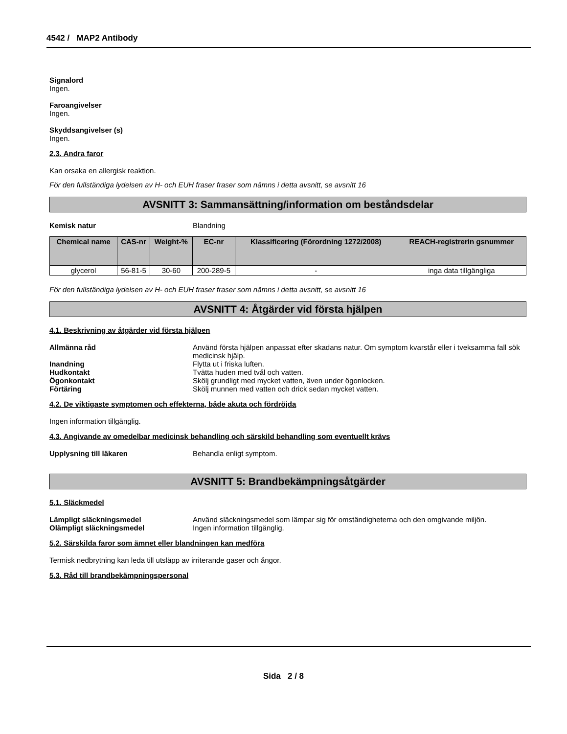4542 / MAP2 Antibody
Signalord
Ingen.
Faroangivelser
Ingen.
Skyddsangivelser (s)
Ingen.
2.3. Andra faror
Kan orsaka en allergisk reaktion.
För den fullständiga lydelsen av H- och EUH fraser fraser som nämns i detta avsnitt, se avsnitt 16
AVSNITT 3: Sammansättning/information om beståndsdelar
Kemisk natur Blandning
| Chemical name | CAS-nr | Weight-% | EC-nr | Klassificering (Förordning 1272/2008) | REACH-registrerin gsnummer |
| --- | --- | --- | --- | --- | --- |
| glycerol | 56-81-5 | 30-60 | 200-289-5 | - | inga data tillgängliga |
För den fullständiga lydelsen av H- och EUH fraser fraser som nämns i detta avsnitt, se avsnitt 16
AVSNITT 4: Åtgärder vid första hjälpen
4.1. Beskrivning av åtgärder vid första hjälpen
Allmänna råd Använd första hjälpen anpassat efter skadans natur. Om symptom kvarstår eller i tveksamma fall sök medicinsk hjälp.
Inandning Flytta ut i friska luften.
Hudkontakt Tvätta huden med tvål och vatten.
Ögonkontakt Skölj grundligt med mycket vatten, även under ögonlocken.
Förtäring Skölj munnen med vatten och drick sedan mycket vatten.
4.2. De viktigaste symptomen och effekterna, både akuta och fördröjda
Ingen information tillgänglig.
4.3. Angivande av omedelbar medicinsk behandling och särskild behandling som eventuellt krävs
Upplysning till läkaren Behandla enligt symptom.
AVSNITT 5: Brandbekämpningsåtgärder
5.1. Släckmedel
Lämpligt släckningsmedel Använd släckningsmedel som lämpar sig för omständigheterna och den omgivande miljön.
Olämpligt släckningsmedel Ingen information tillgänglig.
5.2. Särskilda faror som ämnet eller blandningen kan medföra
Termisk nedbrytning kan leda till utsläpp av irriterande gaser och ångor.
5.3. Råd till brandbekämpningspersonal
Sida 2 / 8